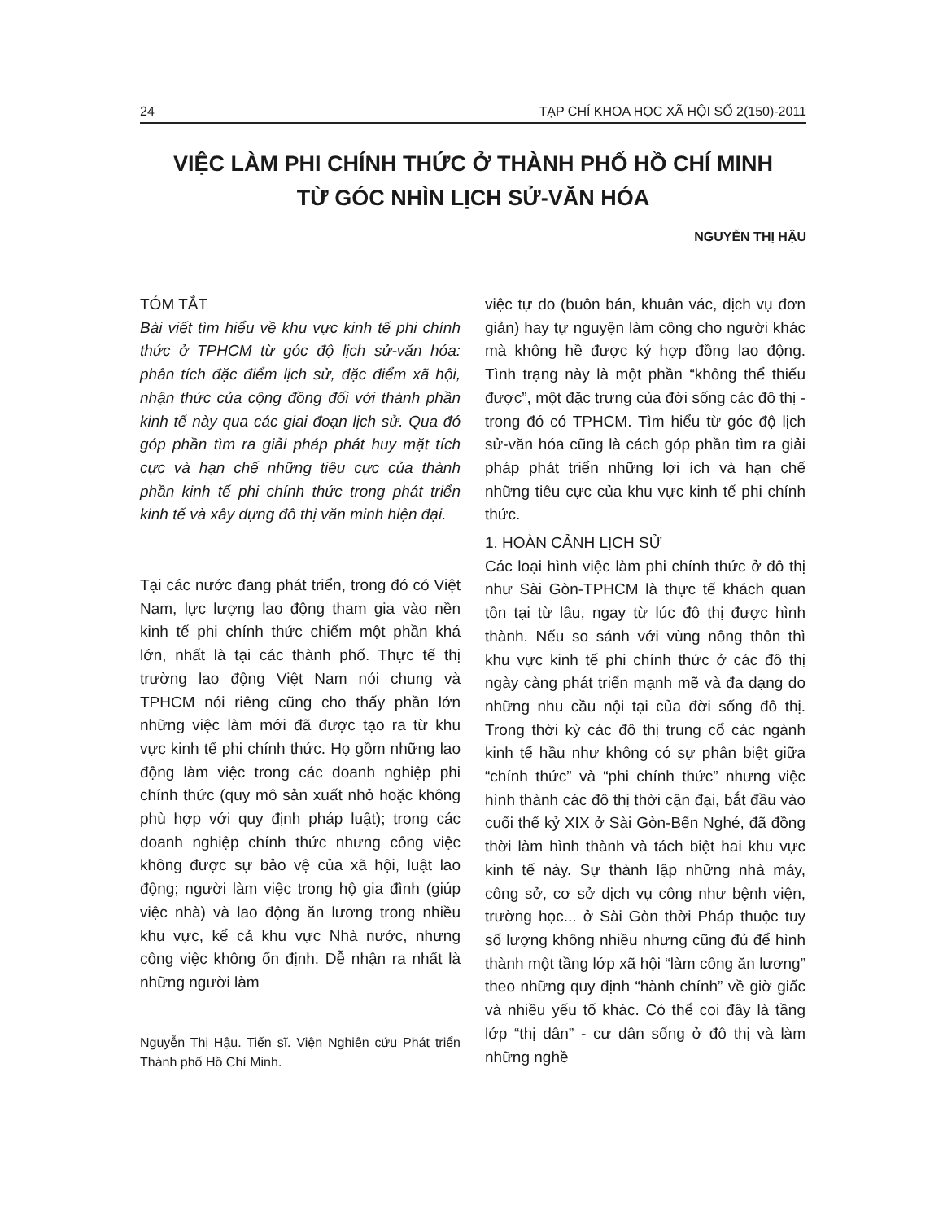24 TẠP CHÍ KHOA HỌC XÃ HỘI SỐ 2(150)-2011
VIỆC LÀM PHI CHÍNH THỨC Ở THÀNH PHỐ HỒ CHÍ MINH
TỪ GÓC NHÌN LỊCH SỬ-VĂN HÓA
NGUYỄN THỊ HẬU
TÓM TẮT
Bài viết tìm hiểu về khu vực kinh tế phi chính thức ở TPHCM từ góc độ lịch sử-văn hóa: phân tích đặc điểm lịch sử, đặc điểm xã hội, nhận thức của cộng đồng đối với thành phần kinh tế này qua các giai đoạn lịch sử. Qua đó góp phần tìm ra giải pháp phát huy mặt tích cực và hạn chế những tiêu cực của thành phần kinh tế phi chính thức trong phát triển kinh tế và xây dựng đô thị văn minh hiện đại.
Tại các nước đang phát triển, trong đó có Việt Nam, lực lượng lao động tham gia vào nền kinh tế phi chính thức chiếm một phần khá lớn, nhất là tại các thành phố. Thực tế thị trường lao động Việt Nam nói chung và TPHCM nói riêng cũng cho thấy phần lớn những việc làm mới đã được tạo ra từ khu vực kinh tế phi chính thức. Họ gồm những lao động làm việc trong các doanh nghiệp phi chính thức (quy mô sản xuất nhỏ hoặc không phù hợp với quy định pháp luật); trong các doanh nghiệp chính thức nhưng công việc không được sự bảo vệ của xã hội, luật lao động; người làm việc trong hộ gia đình (giúp việc nhà) và lao động ăn lương trong nhiều khu vực, kể cả khu vực Nhà nước, nhưng công việc không ổn định. Dễ nhận ra nhất là những người làm
Nguyễn Thị Hậu. Tiến sĩ. Viện Nghiên cứu Phát triển Thành phố Hồ Chí Minh.
việc tự do (buôn bán, khuân vác, dịch vụ đơn giản) hay tự nguyện làm công cho người khác mà không hề được ký hợp đồng lao động. Tình trạng này là một phần “không thể thiếu được”, một đặc trưng của đời sống các đô thị - trong đó có TPHCM. Tìm hiểu từ góc độ lịch sử-văn hóa cũng là cách góp phần tìm ra giải pháp phát triển những lợi ích và hạn chế những tiêu cực của khu vực kinh tế phi chính thức.
1. HOÀN CẢNH LỊCH SỬ
Các loại hình việc làm phi chính thức ở đô thị như Sài Gòn-TPHCM là thực tế khách quan tồn tại từ lâu, ngay từ lúc đô thị được hình thành. Nếu so sánh với vùng nông thôn thì khu vực kinh tế phi chính thức ở các đô thị ngày càng phát triển mạnh mẽ và đa dạng do những nhu cầu nội tại của đời sống đô thị. Trong thời kỳ các đô thị trung cổ các ngành kinh tế hầu như không có sự phân biệt giữa “chính thức” và “phi chính thức” nhưng việc hình thành các đô thị thời cận đại, bắt đầu vào cuối thế kỷ XIX ở Sài Gòn-Bến Nghé, đã đồng thời làm hình thành và tách biệt hai khu vực kinh tế này. Sự thành lập những nhà máy, công sở, cơ sở dịch vụ công như bệnh viện, trường học... ở Sài Gòn thời Pháp thuộc tuy số lượng không nhiều nhưng cũng đủ để hình thành một tầng lớp xã hội “làm công ăn lương” theo những quy định “hành chính” về giờ giấc và nhiều yếu tố khác. Có thể coi đây là tầng lớp “thị dân” - cư dân sống ở đô thị và làm những nghề